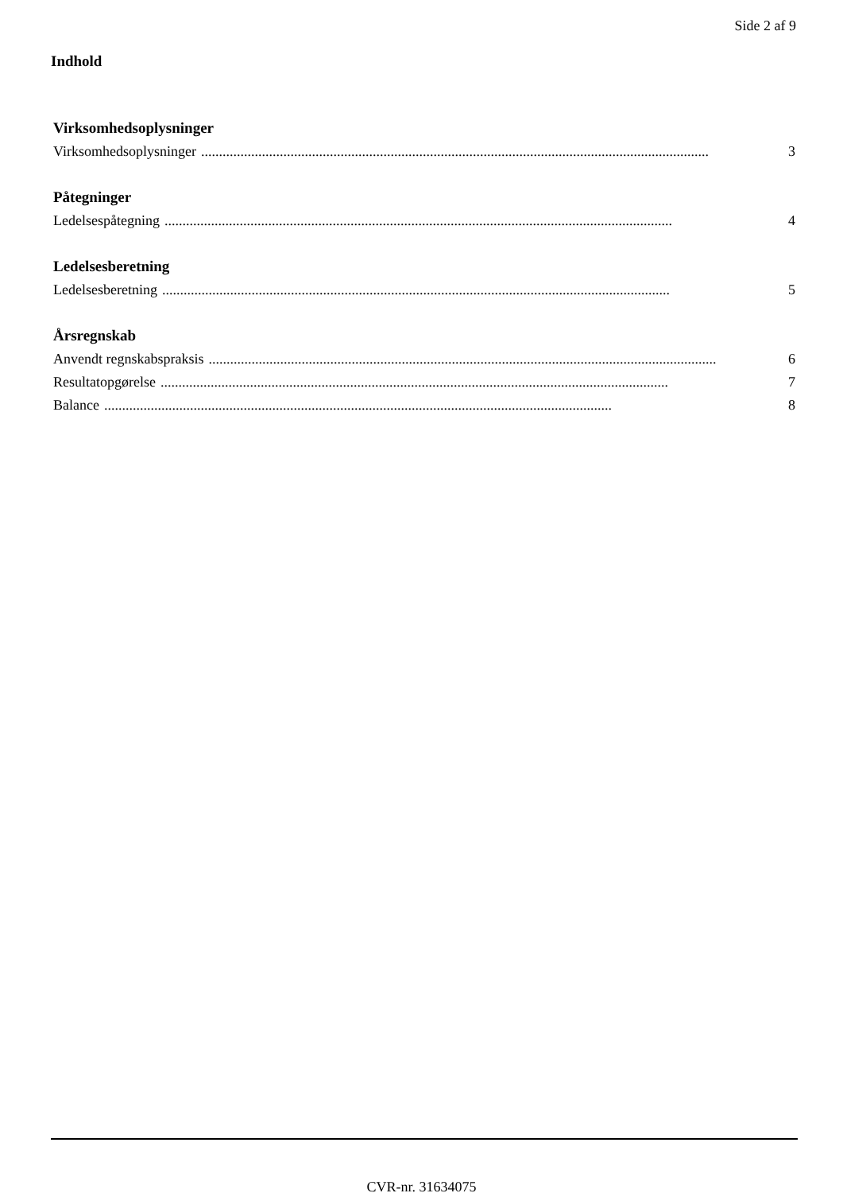Side 2 af 9
Indhold
Virksomhedsoplysninger
Virksomhedsoplysninger.............................................................................................................................................. 3
Påtegninger
Ledelsespåtegning.............................................................................................................................................. 4
Ledelsesberetning
Ledelsesberetning.............................................................................................................................................. 5
Årsregnskab
Anvendt regnskabspraksis.............................................................................................................................................. 6
Resultatopgørelse.............................................................................................................................................. 7
Balance.............................................................................................................................................. 8
CVR-nr. 31634075